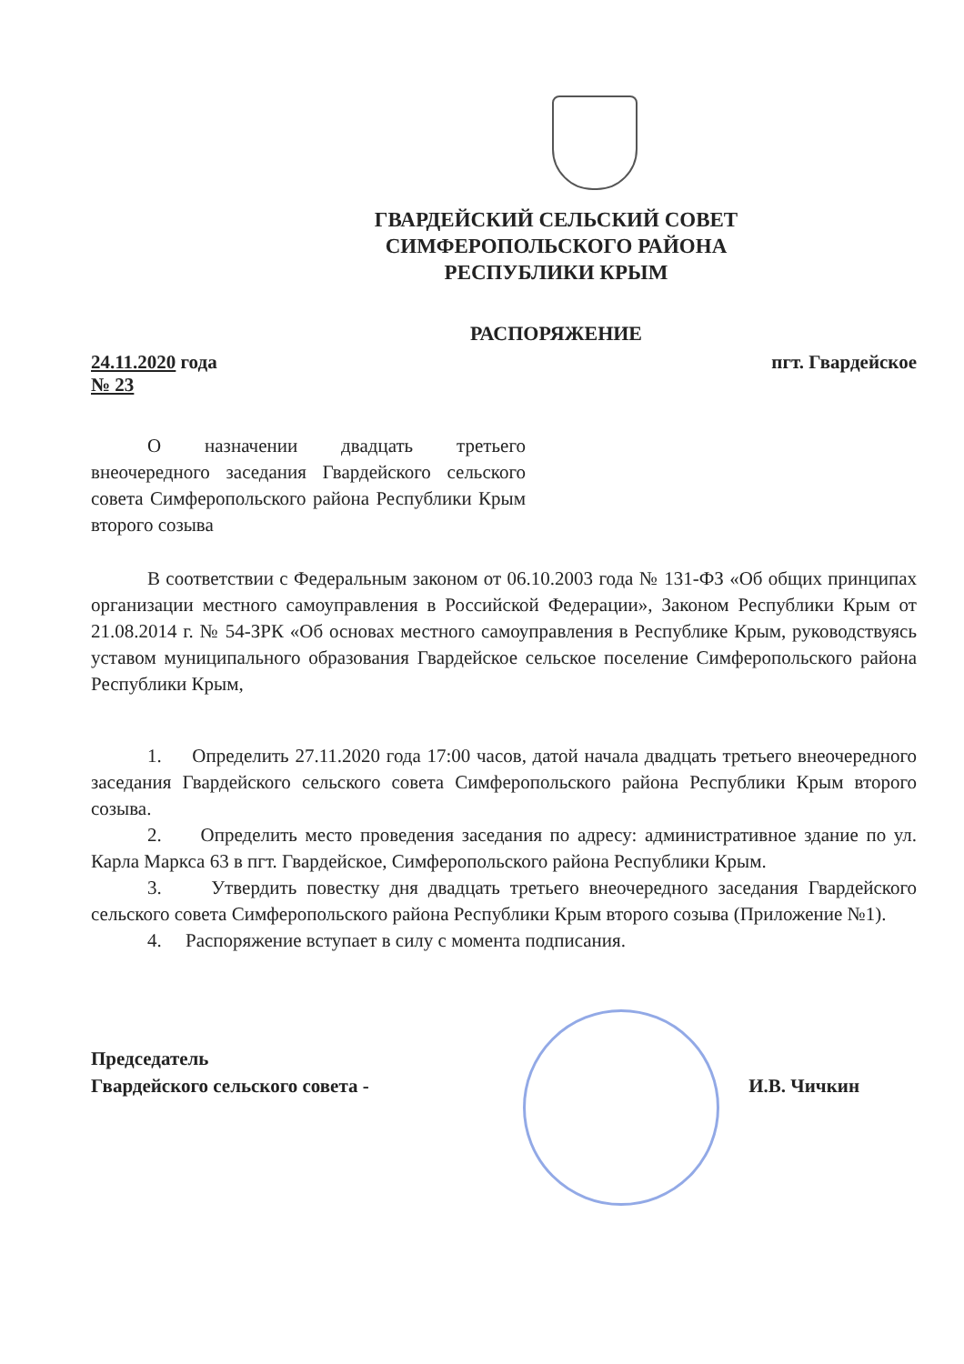ГВАРДЕЙСКИЙ СЕЛЬСКИЙ СОВЕТ
СИМФЕРОПОЛЬСКОГО РАЙОНА
РЕСПУБЛИКИ КРЫМ
РАСПОРЯЖЕНИЕ
24.11.2020 года
№ 23
пгт. Гвардейское
О назначении двадцать третьего внеочередного заседания Гвардейского сельского совета Симферопольского района Республики Крым второго созыва
В соответствии с Федеральным законом от 06.10.2003 года № 131-ФЗ «Об общих принципах организации местного самоуправления в Российской Федерации», Законом Республики Крым от 21.08.2014 г. № 54-ЗРК «Об основах местного самоуправления в Республике Крым, руководствуясь уставом муниципального образования Гвардейское сельское поселение Симферопольского района Республики Крым,
1. Определить 27.11.2020 года 17:00 часов, датой начала двадцать третьего внеочередного заседания Гвардейского сельского совета Симферопольского района Республики Крым второго созыва.
2. Определить место проведения заседания по адресу: административное здание по ул. Карла Маркса 63 в пгт. Гвардейское, Симферопольского района Республики Крым.
3. Утвердить повестку дня двадцать третьего внеочередного заседания Гвардейского сельского совета Симферопольского района Республики Крым второго созыва (Приложение №1).
4. Распоряжение вступает в силу с момента подписания.
Председатель
Гвардейского сельского совета -
И.В. Чичкин